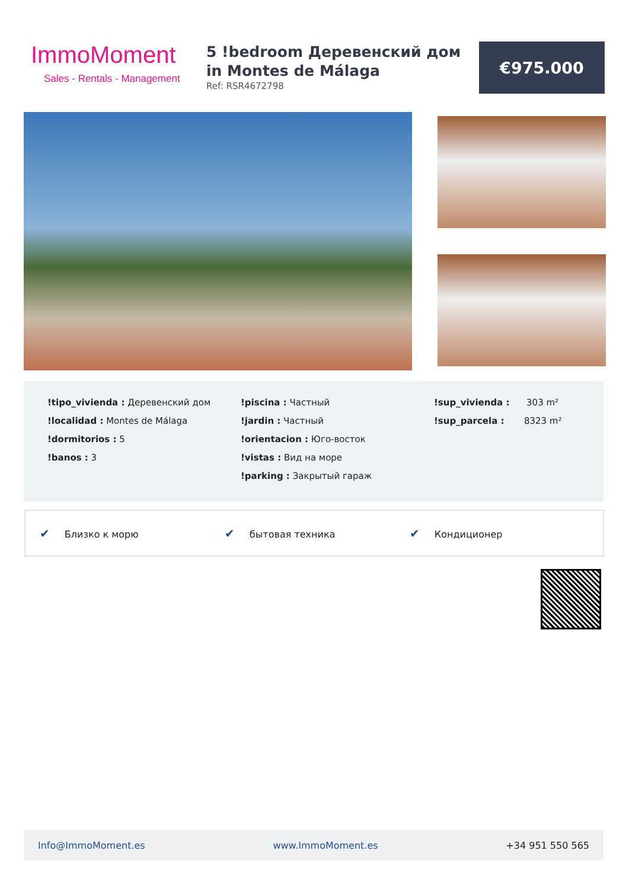ImmoMoment
Sales - Rentals - Management
5 !bedroom Деревенский дом in Montes de Málaga
Ref: RSR4672798
€975.000
!tipo_vivienda : Деревенский дом
!localidad : Montes de Málaga
!dormitorios : 5
!banos : 3
!piscina : Частный
!jardin : Частный
!orientacion : Юго-восток
!vistas : Вид на море
!parking : Закрытый гараж
!sup_vivienda : 303 m²
!sup_parcela : 8323 m²
✔ Близко к морю ✔ бытовая техника ✔ Кондиционер
Info@ImmoMoment.es www.ImmoMoment.es +34 951 550 565